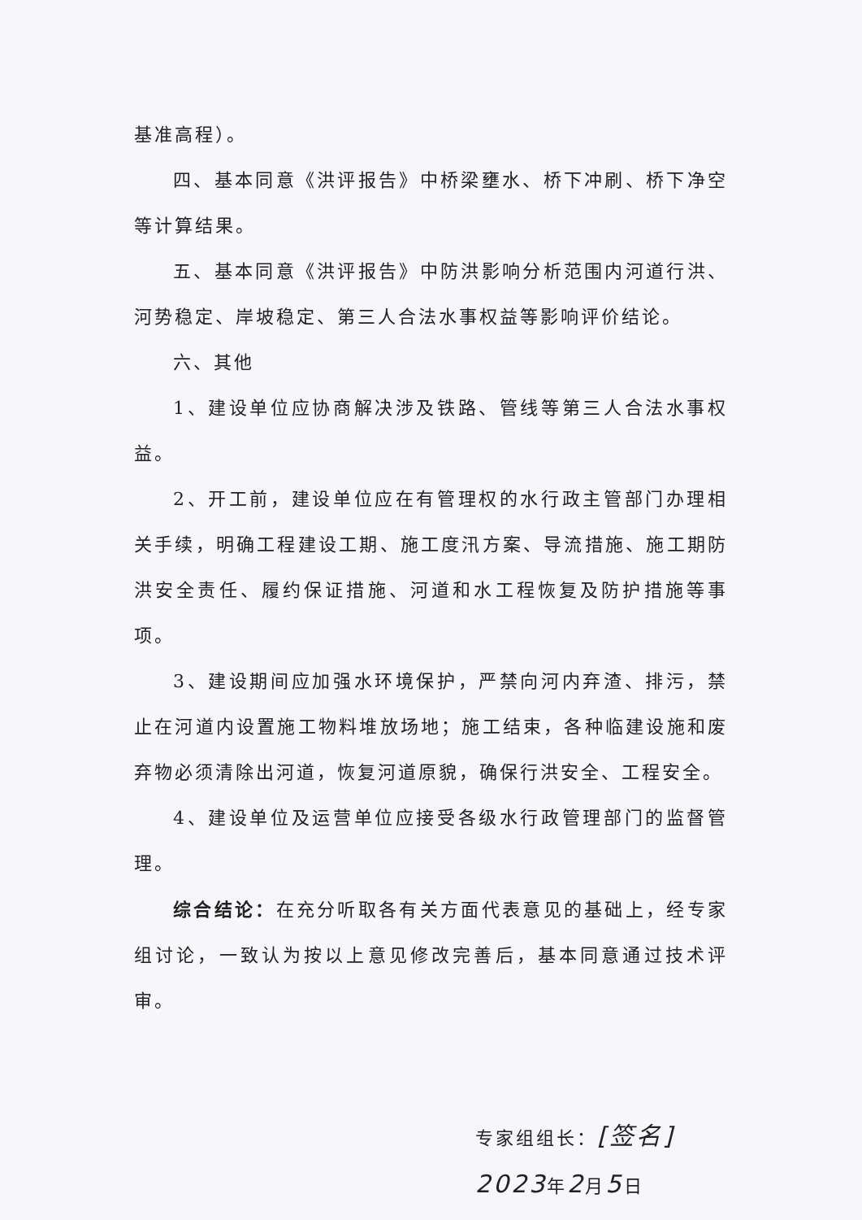基准高程）。
四、基本同意《洪评报告》中桥梁壅水、桥下冲刷、桥下净空等计算结果。
五、基本同意《洪评报告》中防洪影响分析范围内河道行洪、河势稳定、岸坡稳定、第三人合法水事权益等影响评价结论。
六、其他
1、建设单位应协商解决涉及铁路、管线等第三人合法水事权益。
2、开工前，建设单位应在有管理权的水行政主管部门办理相关手续，明确工程建设工期、施工度汛方案、导流措施、施工期防洪安全责任、履约保证措施、河道和水工程恢复及防护措施等事项。
3、建设期间应加强水环境保护，严禁向河内弃渣、排污，禁止在河道内设置施工物料堆放场地；施工结束，各种临建设施和废弃物必须清除出河道，恢复河道原貌，确保行洪安全、工程安全。
4、建设单位及运营单位应接受各级水行政管理部门的监督管理。
综合结论：在充分听取各有关方面代表意见的基础上，经专家组讨论，一致认为按以上意见修改完善后，基本同意通过技术评审。
专家组组长：[签名]
2023年2月5日